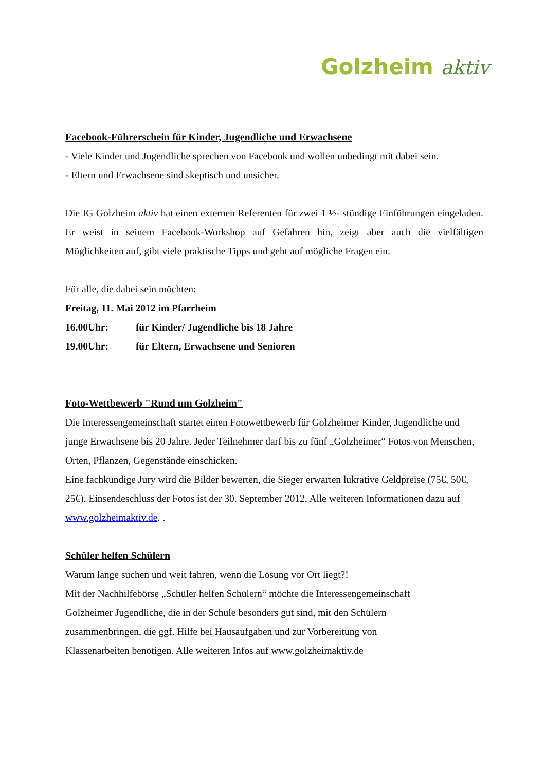Golzheim aktiv
Facebook-Führerschein für Kinder, Jugendliche und Erwachsene
- Viele Kinder und Jugendliche sprechen von Facebook und wollen unbedingt mit dabei sein.
- Eltern und Erwachsene sind skeptisch und unsicher.
Die IG Golzheim aktiv hat einen externen Referenten für zwei 1 ½- stündige Einführungen eingeladen. Er weist in seinem Facebook-Workshop auf Gefahren hin, zeigt aber auch die vielfältigen Möglichkeiten auf, gibt viele praktische Tipps und geht auf mögliche Fragen ein.
Für alle, die dabei sein möchten:
Freitag, 11. Mai 2012 im Pfarrheim
16.00Uhr: für Kinder/ Jugendliche bis 18 Jahre
19.00Uhr: für Eltern, Erwachsene und Senioren
Foto-Wettbewerb "Rund um Golzheim"
Die Interessengemeinschaft startet einen Fotowettbewerb für Golzheimer Kinder, Jugendliche und junge Erwachsene bis 20 Jahre. Jeder Teilnehmer darf bis zu fünf „Golzheimer“ Fotos von Menschen, Orten, Pflanzen, Gegenstände einschicken.
Eine fachkundige Jury wird die Bilder bewerten, die Sieger erwarten lukrative Geldpreise (75€, 50€, 25€). Einsendeschluss der Fotos ist der 30. September 2012. Alle weiteren Informationen dazu auf www.golzheimaktiv.de. .
Schüler helfen Schülern
Warum lange suchen und weit fahren, wenn die Lösung vor Ort liegt?!
Mit der Nachhilfebörse „Schüler helfen Schülern“ möchte die Interessengemeinschaft
Golzheimer Jugendliche, die in der Schule besonders gut sind, mit den Schülern
zusammenbringen, die ggf. Hilfe bei Hausaufgaben und zur Vorbereitung von
Klassenarbeiten benötigen. Alle weiteren Infos auf www.golzheimaktiv.de